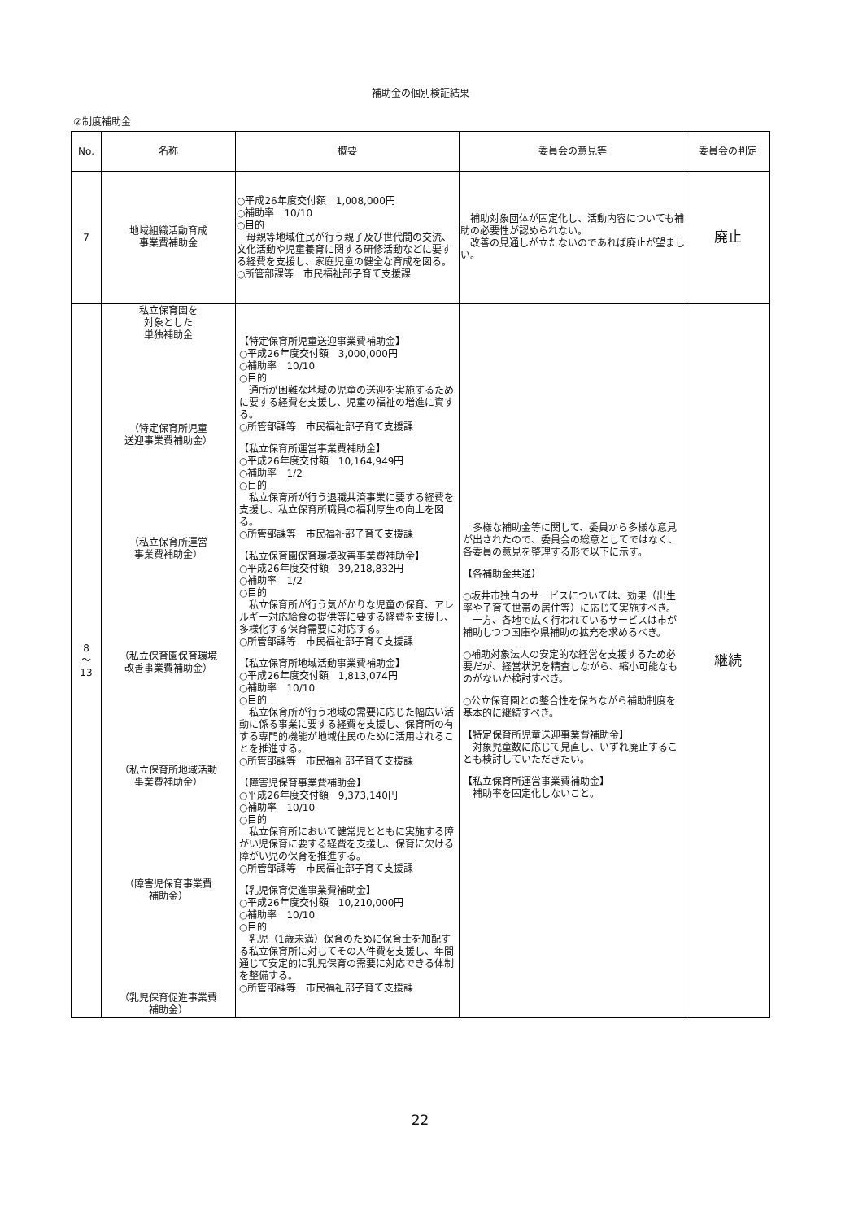補助金の個別検証結果
②制度補助金
| No. | 名称 | 概要 | 委員会の意見等 | 委員会の判定 |
| --- | --- | --- | --- | --- |
| 7 | 地域組織活動育成 事業費補助金 | ○平成26年度交付額 1,008,000円 ○補助率 10/10 ○目的 母親等地域住民が行う親子及び世代間の交流、文化活動や児童養育に関する研修活動などに要する経費を支援し、家庭児童の健全な育成を図る。 ○所管部課等 市民福祉部子育て支援課 | 補助対象団体が固定化し、活動内容についても補助の必要性が認められない。 改善の見通しが立たないのであれば廃止が望ましい。 | 廃止 |
| 8 ～ 13 | 私立保育園を 対象とした 単独補助金 （特定保育所児童 送迎事業費補助金） （私立保育所運営 事業費補助金） （私立保育園保育環境 改善事業費補助金） （私立保育所地域活動 事業費補助金） （障害児保育事業費 補助金） （乳児保育促進事業費 補助金） | 【特定保育所児童送迎事業費補助金】 ○平成26年度交付額 3,000,000円 ○補助率 10/10 ○目的 通所が困難な地域の児童の送迎を実施するために要する経費を支援し、児童の福祉の増進に資する。 ○所管部課等 市民福祉部子育て支援課 【私立保育所運営事業費補助金】 ○平成26年度交付額 10,164,949円 ○補助率 1/2 ○目的 私立保育所が行う退職共済事業に要する経費を支援し、私立保育所職員の福利厚生の向上を図る。 ○所管部課等 市民福祉部子育て支援課 【私立保育園保育環境改善事業費補助金】 ○平成26年度交付額 39,218,832円 ○補助率 1/2 ○目的 私立保育所が行う気がかりな児童の保育、アレルギー対応給食の提供等に要する経費を支援し、多様化する保育需要に対応する。 ○所管部課等 市民福祉部子育て支援課 【私立保育所地域活動事業費補助金】 ○平成26年度交付額 1,813,074円 ○補助率 10/10 ○目的 私立保育所が行う地域の需要に応じた幅広い活動に係る事業に要する経費を支援し、保育所の有する専門的機能が地域住民のために活用されることを推進する。 ○所管部課等 市民福祉部子育て支援課 【障害児保育事業費補助金】 ○平成26年度交付額 9,373,140円 ○補助率 10/10 ○目的 私立保育所において健常児とともに実施する障がい児保育に要する経費を支援し、保育に欠ける障がい児の保育を推進する。 ○所管部課等 市民福祉部子育て支援課 【乳児保育促進事業費補助金】 ○平成26年度交付額 10,210,000円 ○補助率 10/10 ○目的 乳児（1歳未満）保育のために保育士を加配する私立保育所に対してその人件費を支援し、年間通じて安定的に乳児保育の需要に対応できる体制を整備する。 ○所管部課等 市民福祉部子育て支援課 | 多様な補助金等に関して、委員から多様な意見が出されたので、委員会の総意としてではなく、各委員の意見を整理する形で以下に示す。 【各補助金共通】 ○坂井市独自のサービスについては、効果（出生率や子育て世帯の居住等）に応じて実施すべき。 一方、各地で広く行われているサービスは市が補助しつつ国庫や県補助の拡充を求めるべき。 ○補助対象法人の安定的な経営を支援するため必要だが、経営状況を精査しながら、縮小可能なものがないか検討すべき。 ○公立保育園との整合性を保ちながら補助制度を基本的に継続すべき。 【特定保育所児童送迎事業費補助金】 対象児童数に応じて見直し、いずれ廃止することも検討していただきたい。 【私立保育所運営事業費補助金】 補助率を固定化しないこと。 | 継続 |
22